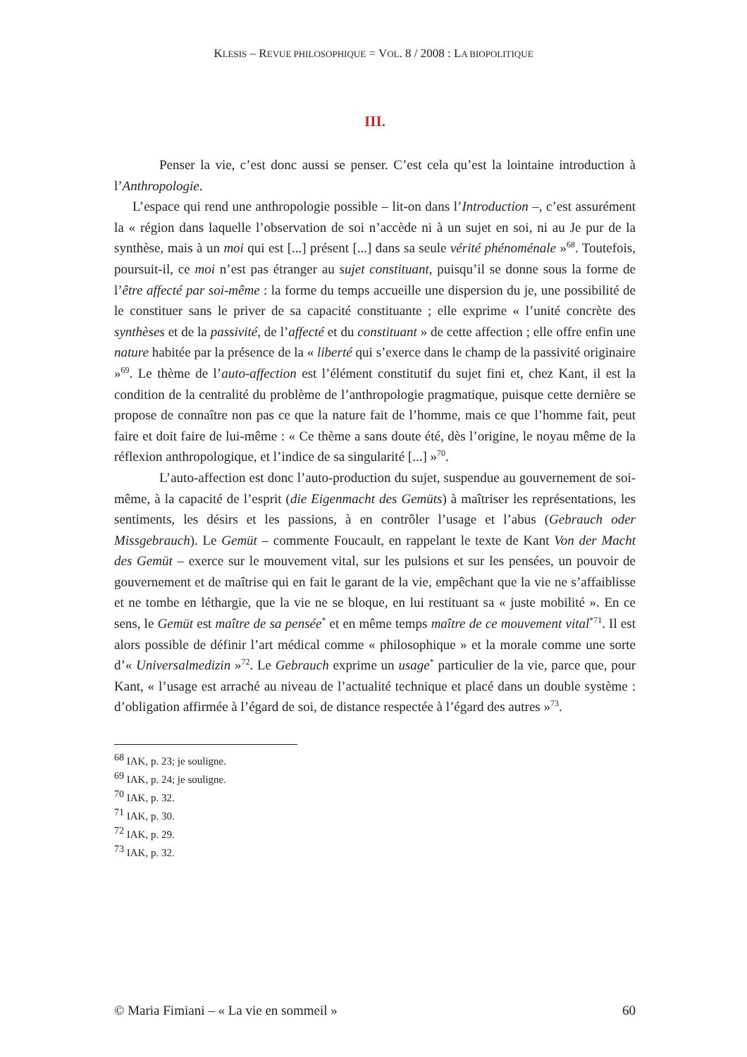KLESIS – REVUE PHILOSOPHIQUE = VOL. 8 / 2008 : LA BIOPOLITIQUE
III.
Penser la vie, c’est donc aussi se penser. C’est cela qu’est la lointaine introduction à l’Anthropologie.
L’espace qui rend une anthropologie possible – lit-on dans l’Introduction –, c’est assurément la « région dans laquelle l’observation de soi n’accède ni à un sujet en soi, ni au Je pur de la synthèse, mais à un moi qui est [...] présent [...] dans sa seule vérité phénoménale »<sup>68</sup>. Toutefois, poursuit-il, ce moi n’est pas étranger au sujet constituant, puisqu’il se donne sous la forme de l’être affecté par soi-même : la forme du temps accueille une dispersion du je, une possibilité de le constituer sans le priver de sa capacité constituante ; elle exprime « l’unité concrète des synthèses et de la passivité, de l’affecté et du constituant » de cette affection ; elle offre enfin une nature habitée par la présence de la « liberté qui s’exerce dans le champ de la passivité originaire »<sup>69</sup>. Le thème de l’auto-affection est l’élément constitutif du sujet fini et, chez Kant, il est la condition de la centralité du problème de l’anthropologie pragmatique, puisque cette dernière se propose de connaître non pas ce que la nature fait de l’homme, mais ce que l’homme fait, peut faire et doit faire de lui-même : « Ce thème a sans doute été, dès l’origine, le noyau même de la réflexion anthropologique, et l’indice de sa singularité [...] »<sup>70</sup>.
L’auto-affection est donc l’auto-production du sujet, suspendue au gouvernement de soi-même, à la capacité de l’esprit (die Eigenmacht des Gemüts) à maîtriser les représentations, les sentiments, les désirs et les passions, à en contrôler l’usage et l’abus (Gebrauch oder Missgebrauch). Le Gemüt – commente Foucault, en rappelant le texte de Kant Von der Macht des Gemüt – exerce sur le mouvement vital, sur les pulsions et sur les pensées, un pouvoir de gouvernement et de maîtrise qui en fait le garant de la vie, empêchant que la vie ne s’affaiblisse et ne tombe en léthargie, que la vie ne se bloque, en lui restituant sa « juste mobilité ». En ce sens, le Gemüt est maître de sa pensée<sup>*</sup> et en même temps maître de ce mouvement vital<sup>*71</sup>. Il est alors possible de définir l’art médical comme « philosophique » et la morale comme une sorte d’« Universalmedizin »<sup>72</sup>. Le Gebrauch exprime un usage<sup>*</sup> particulier de la vie, parce que, pour Kant, « l’usage est arraché au niveau de l’actualité technique et placé dans un double système : d’obligation affirmée à l’égard de soi, de distance respectée à l’égard des autres »<sup>73</sup>.
<sup>68</sup> IAK, p. 23; je souligne.
<sup>69</sup> IAK, p. 24; je souligne.
<sup>70</sup> IAK, p. 32.
<sup>71</sup> IAK, p. 30.
<sup>72</sup> IAK, p. 29.
<sup>73</sup> IAK, p. 32.
© Maria Fimiani – « La vie en sommeil » 60